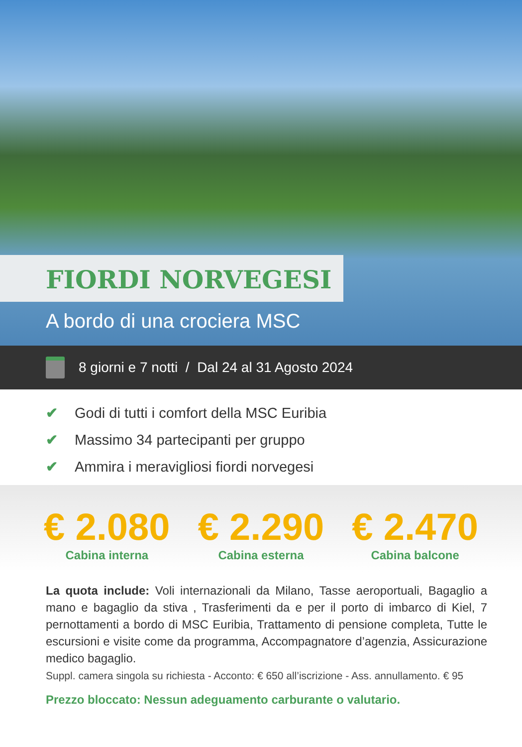FIORDI NORVEGESI
A bordo di una crociera MSC
8 giorni e 7 notti / Dal 24 al 31 Agosto 2024
✔ Godi di tutti i comfort della MSC Euribia
✔ Massimo 34 partecipanti per gruppo
✔ Ammira i meravigliosi fiordi norvegesi
€ 2.080
Cabina interna
€ 2.290
Cabina esterna
€ 2.470
Cabina balcone
La quota include: Voli internazionali da Milano, Tasse aeroportuali, Bagaglio a mano e bagaglio da stiva , Trasferimenti da e per il porto di imbarco di Kiel, 7 pernottamenti a bordo di MSC Euribia, Trattamento di pensione completa, Tutte le escursioni e visite come da programma, Accompagnatore d’agenzia, Assicurazione medico bagaglio.
Suppl. camera singola su richiesta - Acconto: € 650 all’iscrizione - Ass. annullamento. € 95
Prezzo bloccato: Nessun adeguamento carburante o valutario.